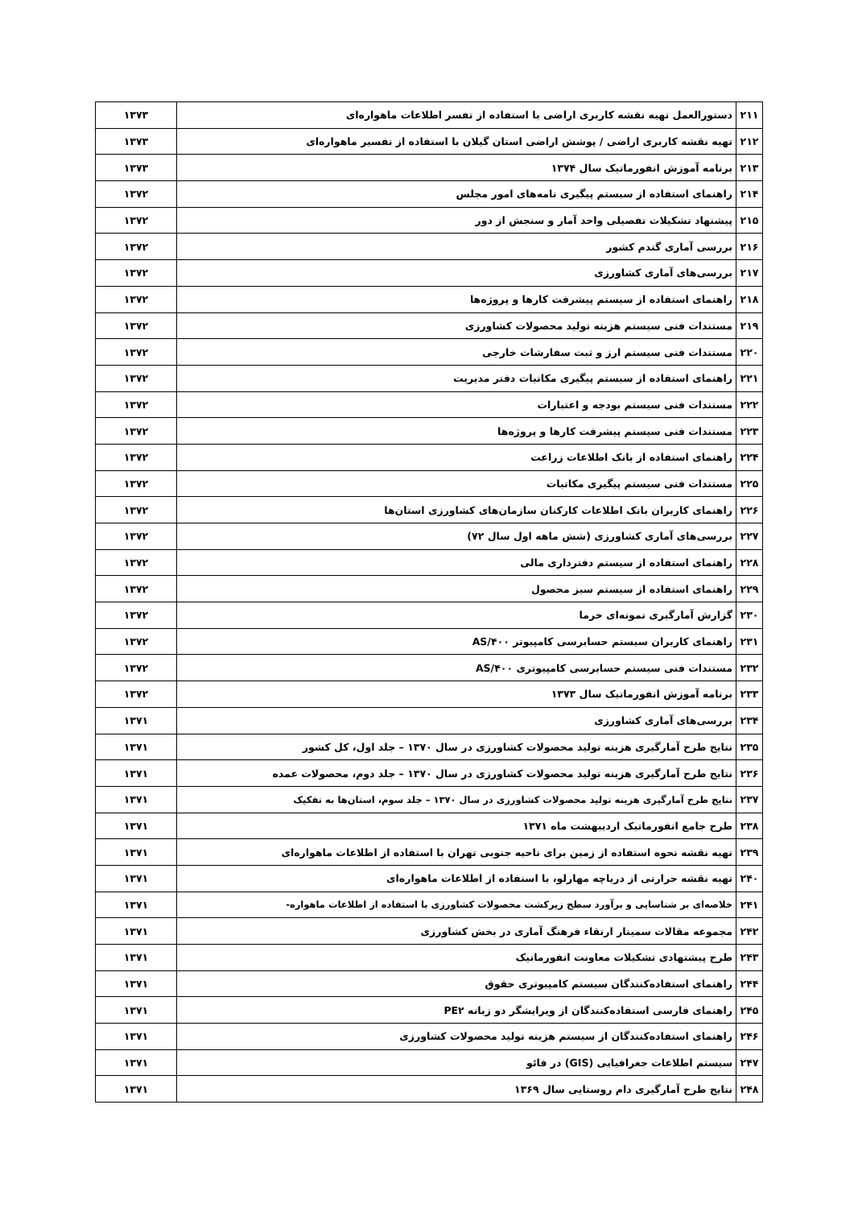| ۲۱۱ | دستورالعمل تهیه نقشه کاربری اراضی با استفاده از تفسر اطلاعات ماهواره‌ای | ۱۳۷۳ |
| ۲۱۲ | تهیه نقشه کاربری اراضی / پوشش اراضی استان گیلان با استفاده از تفسیر ماهواره‌ای | ۱۳۷۳ |
| ۲۱۳ | برنامه آموزش انفورماتیک سال ۱۳۷۴ | ۱۳۷۳ |
| ۲۱۴ | راهنمای استفاده از سیستم پیگیری نامه‌های امور مجلس | ۱۳۷۲ |
| ۲۱۵ | پیشنهاد تشکیلات تفصیلی واحد آمار و سنجش از دور | ۱۳۷۲ |
| ۲۱۶ | بررسی آماری گندم کشور | ۱۳۷۲ |
| ۲۱۷ | بررسی‌های آماری کشاورزی | ۱۳۷۲ |
| ۲۱۸ | راهنمای استفاده از سیستم پیشرفت کارها و پروژه‌ها | ۱۳۷۲ |
| ۲۱۹ | مستندات فنی سیستم هزینه تولید محصولات کشاورزی | ۱۳۷۲ |
| ۲۲۰ | مستندات فنی سیستم ارز و ثبت سفارشات خارجی | ۱۳۷۲ |
| ۲۲۱ | راهنمای استفاده از سیستم پیگیری مکاتبات دفتر مدیریت | ۱۳۷۲ |
| ۲۲۲ | مستندات فنی سیستم بودجه و اعتبارات | ۱۳۷۲ |
| ۲۲۳ | مستندات فنی سیستم پیشرفت کارها و پروژه‌ها | ۱۳۷۲ |
| ۲۲۴ | راهنمای استفاده از بانک اطلاعات زراعت | ۱۳۷۲ |
| ۲۲۵ | مستندات فنی سیستم پیگیری مکاتبات | ۱۳۷۲ |
| ۲۲۶ | راهنمای کاربران بانک اطلاعات کارکنان سازمان‌های کشاورزی استان‌ها | ۱۳۷۲ |
| ۲۲۷ | بررسی‌های آماری کشاورزی (شش ماهه اول سال ۷۲) | ۱۳۷۲ |
| ۲۲۸ | راهنمای استفاده از سیستم دفترداری مالی | ۱۳۷۲ |
| ۲۲۹ | راهنمای استفاده از سیستم سبز محصول | ۱۳۷۲ |
| ۲۳۰ | گزارش آمارگیری نمونه‌ای خرما | ۱۳۷۲ |
| ۲۳۱ | راهنمای کاربران سیستم حسابرسی کامپیوتر AS/۴۰۰ | ۱۳۷۲ |
| ۲۳۲ | مستندات فنی سیستم حسابرسی کامپیوتری AS/۴۰۰ | ۱۳۷۲ |
| ۲۳۳ | برنامه آموزش انفورماتیک سال ۱۳۷۳ | ۱۳۷۲ |
| ۲۳۴ | بررسی‌های آماری کشاورزی | ۱۳۷۱ |
| ۲۳۵ | نتایج طرح آمارگیری هزینه تولید محصولات کشاورزی در سال ۱۳۷۰ – جلد اول، کل کشور | ۱۳۷۱ |
| ۲۳۶ | نتایج طرح آمارگیری هزینه تولید محصولات کشاورزی در سال ۱۳۷۰ – جلد دوم، محصولات عمده | ۱۳۷۱ |
| ۲۳۷ | نتایج طرح آمارگیری هزینه تولید محصولات کشاورزی در سال ۱۳۷۰ – جلد سوم، استان‌ها به تفکیک | ۱۳۷۱ |
| ۲۳۸ | طرح جامع انفورماتیک اردیبهشت ماه ۱۳۷۱ | ۱۳۷۱ |
| ۲۳۹ | تهیه نقشه نحوه استفاده از زمین برای ناحیه جنوبی تهران با استفاده از اطلاعات ماهواره‌ای | ۱۳۷۱ |
| ۲۴۰ | تهیه نقشه حرارتی از دریاچه مهارلو، با استفاده از اطلاعات ماهواره‌ای | ۱۳۷۱ |
| ۲۴۱ | خلاصه‌ای بر شناسایی و برآورد سطح زیرکشت محصولات کشاورزی با استفاده از اطلاعات ماهواره- | ۱۳۷۱ |
| ۲۴۲ | مجموعه مقالات سمینار ارتقاء فرهنگ آماری در بخش کشاورزی | ۱۳۷۱ |
| ۲۴۳ | طرح پیشنهادی تشکیلات معاونت انفورماتیک | ۱۳۷۱ |
| ۲۴۴ | راهنمای استفاده‌کنندگان سیستم کامپیوتری حقوق | ۱۳۷۱ |
| ۲۴۵ | راهنمای فارسی استفاده‌کنندگان از ویرایشگر دو زبانه PE۲ | ۱۳۷۱ |
| ۲۴۶ | راهنمای استفاده‌کنندگان از سیستم هزینه تولید محصولات کشاورزی | ۱۳۷۱ |
| ۲۴۷ | سیستم اطلاعات جغرافیایی (GIS) در فائو | ۱۳۷۱ |
| ۲۴۸ | نتایج طرح آمارگیری دام روستایی سال ۱۳۶۹ | ۱۳۷۱ |